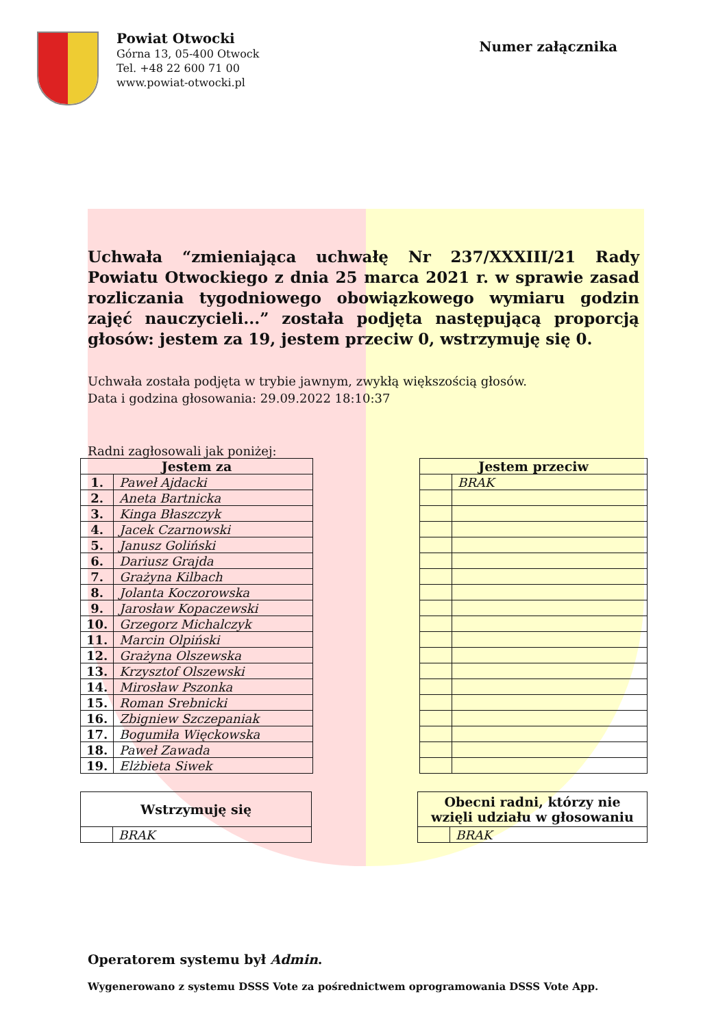Powiat Otwocki
Górna 13, 05-400 Otwock
Tel. +48 22 600 71 00
www.powiat-otwocki.pl
Numer załącznika
Uchwała “zmieniająca uchwałę Nr 237/XXXIII/21 Rady Powiatu Otwockiego z dnia 25 marca 2021 r. w sprawie zasad rozliczania tygodniowego obowiązkowego wymiaru godzin zajęć nauczycieli...” została podjęta następującą proporcją głosów: jestem za 19, jestem przeciw 0, wstrzymuję się 0.
Uchwała została podjęta w trybie jawnym, zwykłą większością głosów.
Data i godzina głosowania: 29.09.2022 18:10:37
Radni zagłosowali jak poniżej:
| Jestem za | |
| --- | --- |
| 1. | Paweł Ajdacki |
| 2. | Aneta Bartnicka |
| 3. | Kinga Błaszczyk |
| 4. | Jacek Czarnowski |
| 5. | Janusz Goliński |
| 6. | Dariusz Grajda |
| 7. | Grażyna Kilbach |
| 8. | Jolanta Koczorowska |
| 9. | Jarosław Kopaczewski |
| 10. | Grzegorz Michalczyk |
| 11. | Marcin Olpiński |
| 12. | Grażyna Olszewska |
| 13. | Krzysztof Olszewski |
| 14. | Mirosław Pszonka |
| 15. | Roman Srebnicki |
| 16. | Zbigniew Szczepaniak |
| 17. | Bogumiła Więckowska |
| 18. | Paweł Zawada |
| 19. | Elżbieta Siwek |
| Jestem przeciw | |
| --- | --- |
| | BRAK |
| Wstrzymuję się | |
| --- | --- |
| | BRAK |
| Obecni radni, którzy nie wzięli udziału w głosowaniu | |
| --- | --- |
| | BRAK |
Operatorem systemu był Admin.
Wygenerowano z systemu DSSS Vote za pośrednictwem oprogramowania DSSS Vote App.